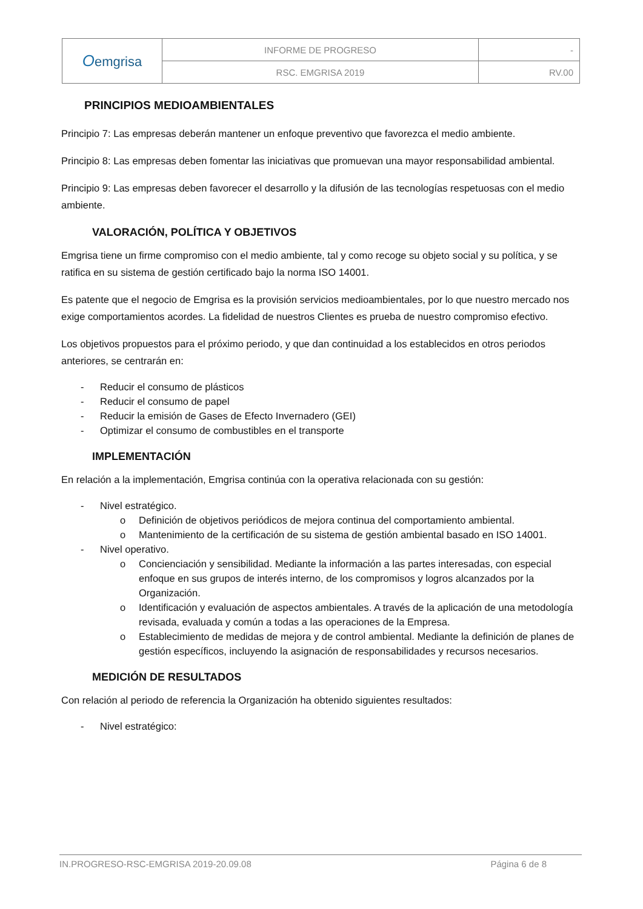| O emgrisa | INFORME DE PROGRESO | - |
| | RSC. EMGRISA 2019 | RV.00 |
PRINCIPIOS MEDIOAMBIENTALES
Principio 7: Las empresas deberán mantener un enfoque preventivo que favorezca el medio ambiente.
Principio 8: Las empresas deben fomentar las iniciativas que promuevan una mayor responsabilidad ambiental.
Principio 9: Las empresas deben favorecer el desarrollo y la difusión de las tecnologías respetuosas con el medio ambiente.
VALORACIÓN, POLÍTICA Y OBJETIVOS
Emgrisa tiene un firme compromiso con el medio ambiente, tal y como recoge su objeto social y su política, y se ratifica en su sistema de gestión certificado bajo la norma ISO 14001.
Es patente que el negocio de Emgrisa es la provisión servicios medioambientales, por lo que nuestro mercado nos exige comportamientos acordes. La fidelidad de nuestros Clientes es prueba de nuestro compromiso efectivo.
Los objetivos propuestos para el próximo periodo, y que dan continuidad a los establecidos en otros periodos anteriores, se centrarán en:
- Reducir el consumo de plásticos
- Reducir el consumo de papel
- Reducir la emisión de Gases de Efecto Invernadero (GEI)
- Optimizar el consumo de combustibles en el transporte
IMPLEMENTACIÓN
En relación a la implementación, Emgrisa continúa con la operativa relacionada con su gestión:
- Nivel estratégico.
o Definición de objetivos periódicos de mejora continua del comportamiento ambiental.
o Mantenimiento de la certificación de su sistema de gestión ambiental basado en ISO 14001.
- Nivel operativo.
o Concienciación y sensibilidad. Mediante la información a las partes interesadas, con especial enfoque en sus grupos de interés interno, de los compromisos y logros alcanzados por la Organización.
o Identificación y evaluación de aspectos ambientales. A través de la aplicación de una metodología revisada, evaluada y común a todas a las operaciones de la Empresa.
o Establecimiento de medidas de mejora y de control ambiental. Mediante la definición de planes de gestión específicos, incluyendo la asignación de responsabilidades y recursos necesarios.
MEDICIÓN DE RESULTADOS
Con relación al periodo de referencia la Organización ha obtenido siguientes resultados:
- Nivel estratégico:
IN.PROGRESO-RSC-EMGRISA 2019-20.09.08 Página 6 de 8